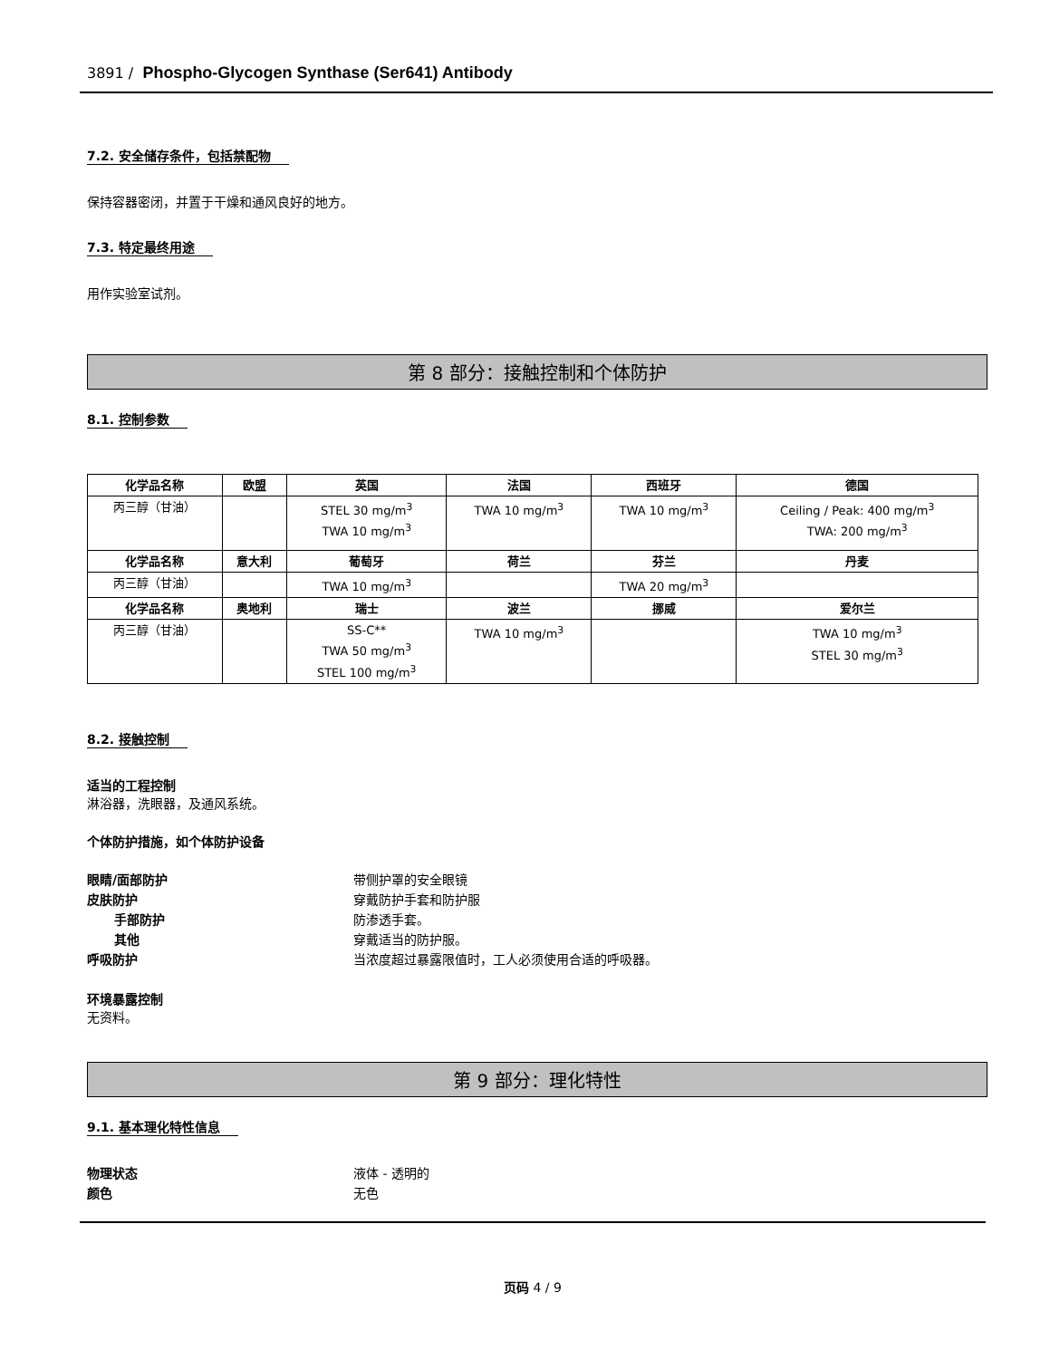3891 / Phospho-Glycogen Synthase (Ser641) Antibody
7.2. 安全储存条件，包括禁配物
保持容器密闭，并置于干燥和通风良好的地方。
7.3. 特定最终用途
用作实验室试剂。
第 8 部分：接触控制和个体防护
8.1. 控制参数
| 化学品名称 | 欧盟 | 英国 | 法国 | 西班牙 | 德国 |
| --- | --- | --- | --- | --- | --- |
| 丙三醇（甘油） | | STEL 30 mg/m<sup>3</sup> TWA 10 mg/m<sup>3</sup> | TWA 10 mg/m<sup>3</sup> | TWA 10 mg/m<sup>3</sup> | Ceiling / Peak: 400 mg/m<sup>3</sup> TWA: 200 mg/m<sup>3</sup> |
| 化学品名称 | 意大利 | 葡萄牙 | 荷兰 | 芬兰 | 丹麦 |
| 丙三醇（甘油） | | TWA 10 mg/m<sup>3</sup> | | TWA 20 mg/m<sup>3</sup> | |
| 化学品名称 | 奥地利 | 瑞士 | 波兰 | 挪威 | 爱尔兰 |
| 丙三醇（甘油） | | SS-C** TWA 50 mg/m<sup>3</sup> STEL 100 mg/m<sup>3</sup> | TWA 10 mg/m<sup>3</sup> | | TWA 10 mg/m<sup>3</sup> STEL 30 mg/m<sup>3</sup> |
8.2. 接触控制
适当的工程控制
淋浴器，洗眼器，及通风系统。
个体防护措施，如个体防护设备
眼睛/面部防护 带侧护罩的安全眼镜
皮肤防护 穿戴防护手套和防护服
手部防护 防渗透手套。
其他 穿戴适当的防护服。
呼吸防护 当浓度超过暴露限值时，工人必须使用合适的呼吸器。
环境暴露控制
无资料。
第 9 部分：理化特性
9.1. 基本理化特性信息
物理状态 液体 - 透明的
颜色 无色
页码 4 / 9